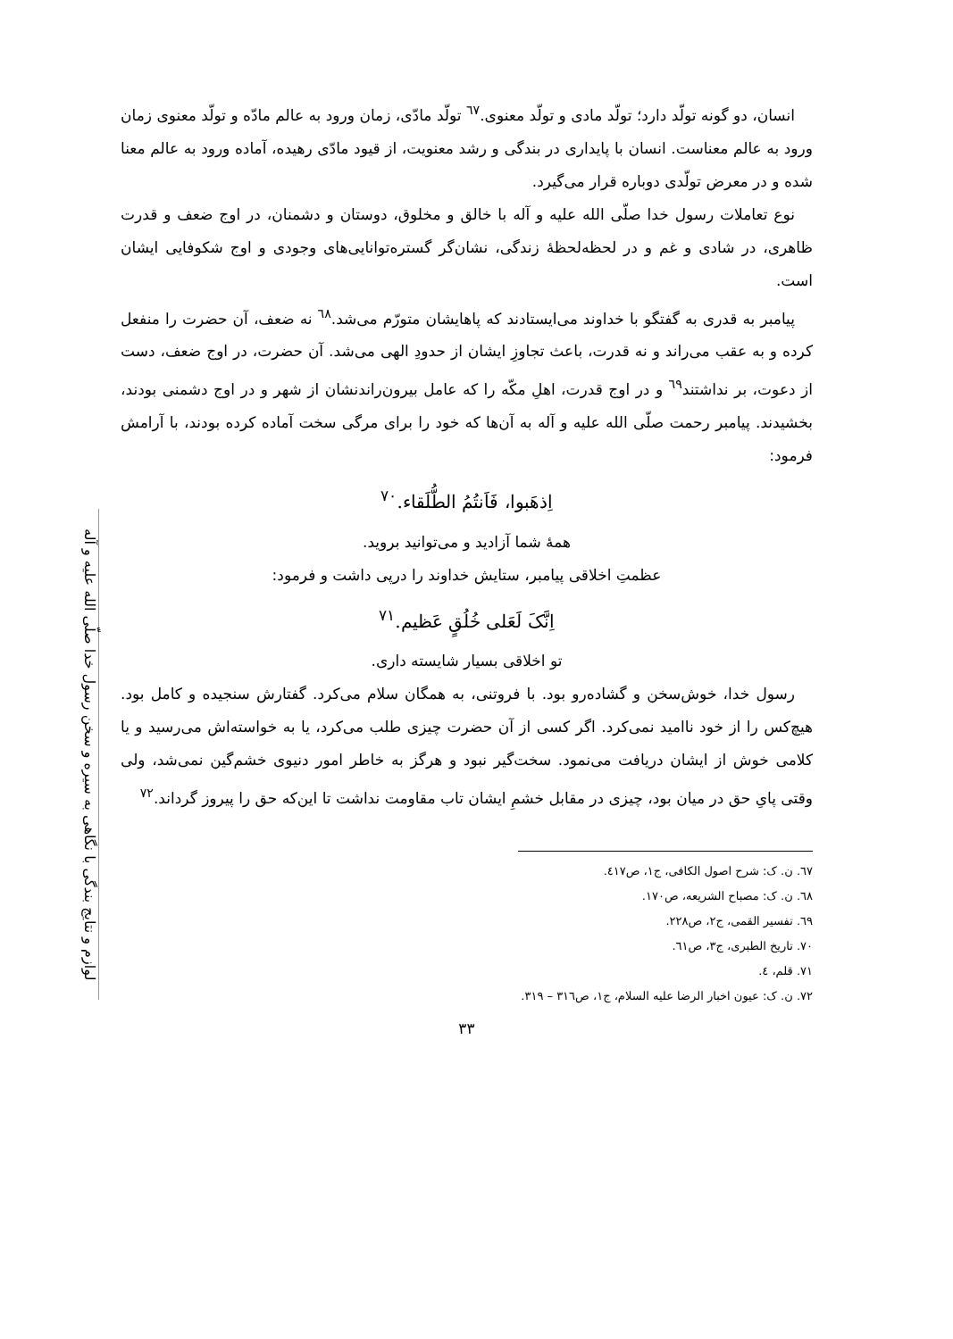لوازم و نتایج بندگی با نگاهی به سیره و سخن رسول خدا صلّی الله علیه و آله
انسان، دو گونه تولّد دارد؛ تولّد مادی و تولّد معنوی.<sup>٦٧</sup> تولّد مادّی، زمان ورود به عالم مادّه و تولّد معنوی زمان ورود به عالم معناست. انسان با پایداری در بندگی و رشد معنویت، از قیود مادّی رهیده، آماده ورود به عالم معنا شده و در معرض تولّدی دوباره قرار می‌گیرد.
نوع تعاملات رسول خدا صلّی الله علیه و آله با خالق و مخلوق، دوستان و دشمنان، در اوج ضعف و قدرت ظاهری، در شادی و غم و در لحظه‌لحظهٔ زندگی، نشان‌گر گستره‌توانایی‌های وجودی و اوج شکوفایی ایشان است.
پیامبر به قدری به گفتگو با خداوند می‌ایستادند که پاهایشان متورّم می‌شد.<sup>٦٨</sup> نه ضعف، آن حضرت را منفعل کرده و به عقب می‌راند و نه قدرت، باعث تجاوزِ ایشان از حدودِ الهی می‌شد. آن حضرت، در اوج ضعف، دست از دعوت، بر نداشتند<sup>٦٩</sup> و در اوج قدرت، اهلِ مکّه را که عامل بیرون‌راندنشان از شهر و در اوج دشمنی بودند، بخشیدند. پیامبر رحمت صلّی الله علیه و آله به آن‌ها که خود را برای مرگی سخت آماده کرده بودند، با آرامش فرمود:
اِذهَبوا، فَاَنتُمُ الطُّلَقاء.<sup>٧٠</sup>
همهٔ شما آزادید و می‌توانید بروید.
عظمتِ اخلاقی پیامبر، ستایش خداوند را درپی داشت و فرمود:
اِنَّکَ لَعَلی خُلُقٍ عَظیم.<sup>٧١</sup>
تو اخلاقی بسیار شایسته داری.
رسول خدا، خوش‌سخن و گشاده‌رو بود. با فروتنی، به همگان سلام می‌کرد. گفتارش سنجیده و کامل بود. هیچ‌کس را از خود ناامید نمی‌کرد. اگر کسی از آن حضرت چیزی طلب می‌کرد، یا به خواسته‌اش می‌رسید و یا کلامی خوش از ایشان دریافت می‌نمود. سخت‌گیر نبود و هرگز به خاطر امور دنیوی خشم‌گین نمی‌شد، ولی وقتی پایِ حق در میان بود، چیزی در مقابل خشمِ ایشان تاب مقاومت نداشت تا این‌که حق را پیروز گرداند.<sup>٧٢</sup>
٦٧. ن. ک: شرح اصول الکافی، ج١، ص٤١٧.
٦٨. ن. ک: مصباح الشریعه، ص١٧٠.
٦٩. تفسیر القمی، ج٢، ص٢٢٨.
٧٠. تاریخ الطبری، ج٣، ص٦١.
٧١. قلم، ٤.
٧٢. ن. ک: عیون اخبار الرضا علیه السلام، ج١، ص٣١٦ – ٣١٩.
٣٣